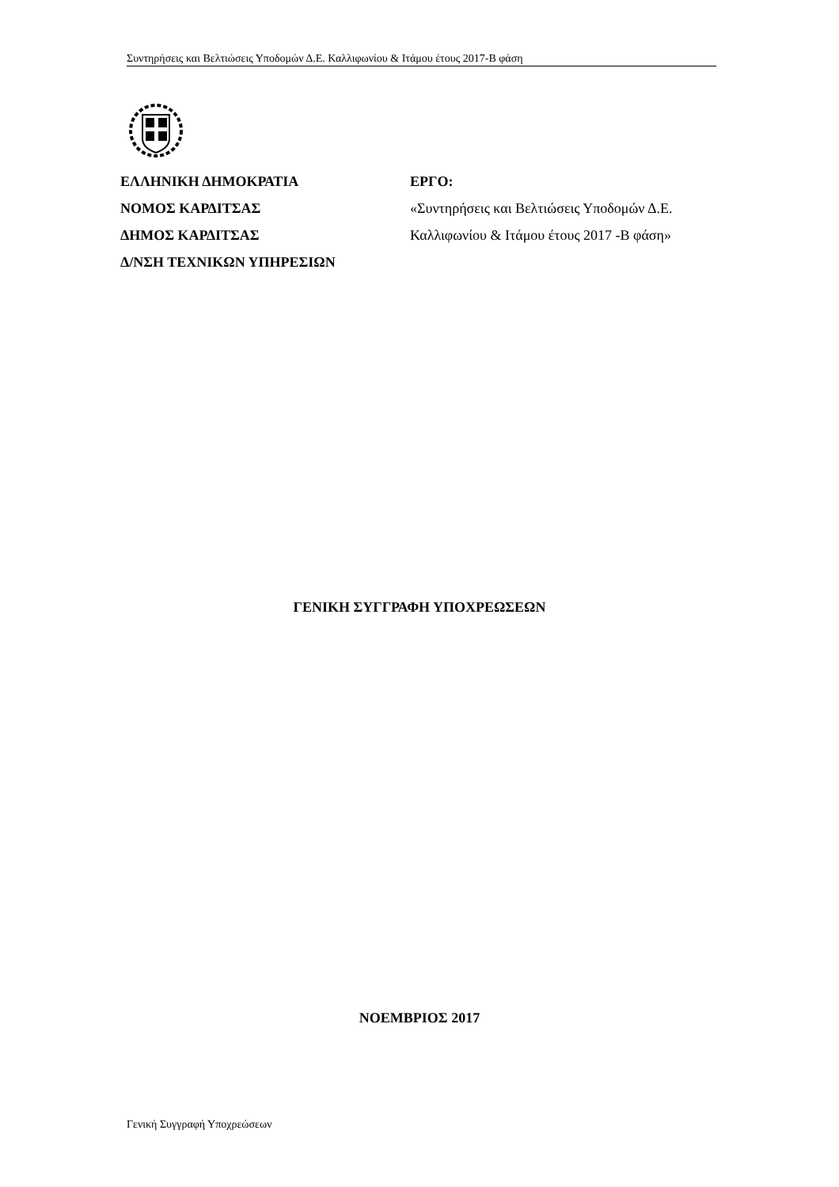Συντηρήσεις και Βελτιώσεις Υποδομών Δ.Ε. Καλλιφωνίου & Ιτάμου έτους 2017-Β φάση
ΕΛΛΗΝΙΚΗ ΔΗΜΟΚΡΑΤΙΑ
ΝΟΜΟΣ ΚΑΡΔΙΤΣΑΣ
ΔΗΜΟΣ ΚΑΡΔΙΤΣΑΣ
Δ/ΝΣΗ ΤΕΧΝΙΚΩΝ ΥΠΗΡΕΣΙΩΝ
ΕΡΓΟ:
«Συντηρήσεις και Βελτιώσεις Υποδομών Δ.Ε. Καλλιφωνίου & Ιτάμου έτους 2017 -Β φάση»
ΓΕΝΙΚΗ ΣΥΓΓΡΑΦΗ ΥΠΟΧΡΕΩΣΕΩΝ
ΝΟΕΜΒΡΙΟΣ 2017
Γενική Συγγραφή Υποχρεώσεων